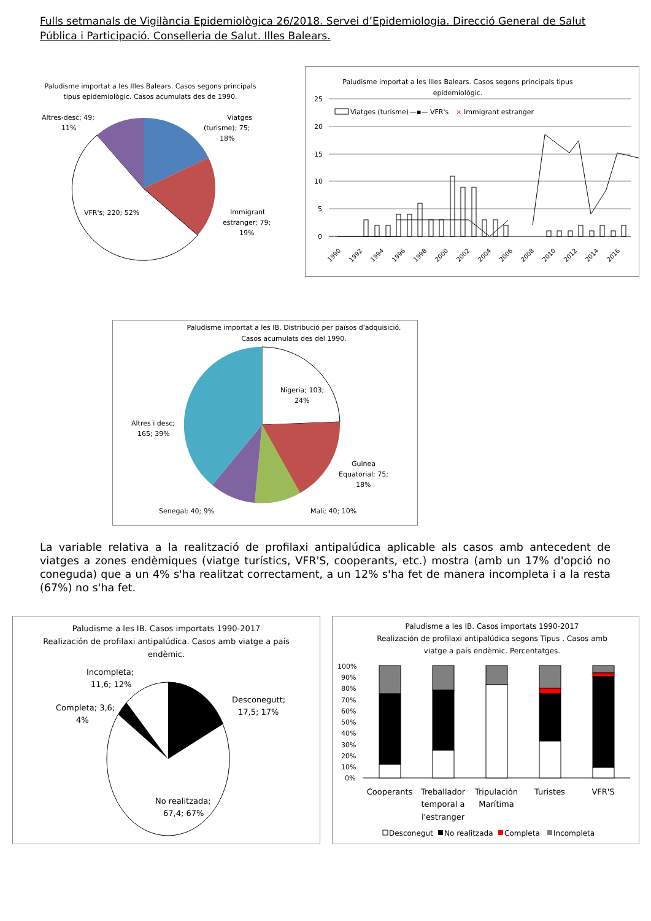Fulls setmanals de Vigilància Epidemiològica 26/2018. Servei d’Epidemiologia. Direcció General de Salut Pública i Participació. Conselleria de Salut. Illes Balears.
Paludisme importat a les Illes Balears. Casos segons principals
tipus epidemiològic. Casos acumulats des de 1990.
Altres-desc; 49;
11%
Viatges
(turisme); 75;
18%
Immigrant
estranger; 79;
19%
VFR's; 220; 52%
Paludisme importat a les Illes Balears. Casos segons principals tipus
epidemiològic.
25
20
15
10
5
0
Viatges (turisme)
—▪— VFR's
×
Immigrant estranger
1990
1992
1994
1996
1998
2000
2002
2004
2006
2008
2010
2012
2014
2016
Paludisme importat a les IB. Distribució per països d'adquisició.
Casos acumulats des del 1990.
Nigeria; 103;
24%
Altres i desc;
165; 39%
Guinea
Equatorial; 75;
18%
Mali; 40; 10%
Senegal; 40; 9%
La variable relativa a la realització de profilaxi antipalúdica aplicable als casos amb antecedent de viatges a zones endèmiques (viatge turístics, VFR'S, cooperants, etc.) mostra (amb un 17% d'opció no coneguda) que a un 4% s'ha realitzat correctament, a un 12% s'ha fet de manera incompleta i a la resta (67%) no s'ha fet.
Paludisme a les IB. Casos importats 1990-2017
Realización de profilaxi antipalúdica. Casos amb viatge a país
endèmic.
Incompleta;
11,6; 12%
Completa; 3,6;
4%
Desconegutt;
17,5; 17%
No realitzada;
67,4; 67%
Paludisme a les IB. Casos importats 1990-2017
Realización de profilaxi antipalúdica segons Tipus . Casos amb
viatge a país endèmic. Percentatges.
100%
90%
80%
70%
60%
50%
40%
30%
20%
10%
0%
Cooperants
Treballador
temporal a
l'estranger
Tripulación
Marítima
Turistes
VFR'S
Desconegut
No realitzada
Completa
Incompleta